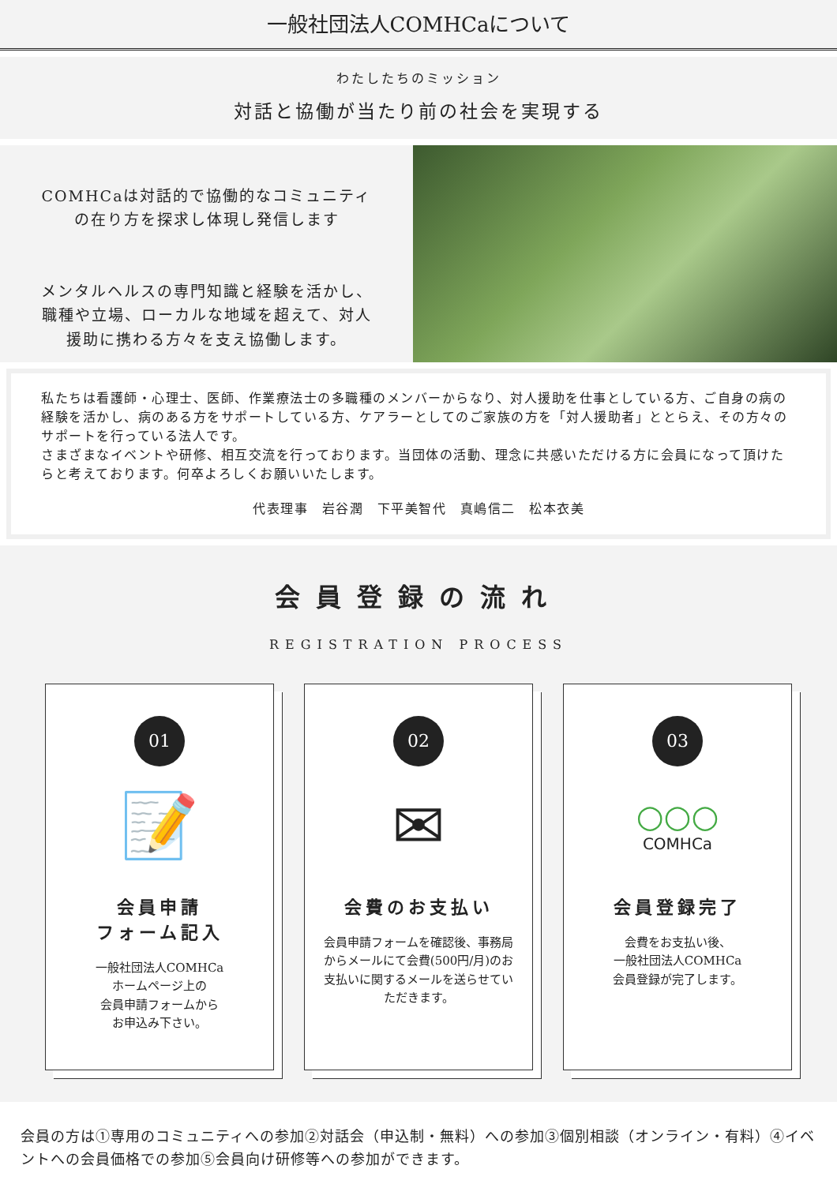一般社団法人COMHCaについて
わたしたちのミッション
対話と協働が当たり前の社会を実現する
COMHCaは対話的で協働的なコミュニティ
の在り方を探求し体現し発信します
メンタルヘルスの専門知識と経験を活かし、
職種や立場、ローカルな地域を超えて、対人
援助に携わる方々を支え協働します。
私たちは看護師・心理士、医師、作業療法士の多職種のメンバーからなり、対人援助を仕事としている方、ご自身の病の経験を活かし、病のある方をサポートしている方、ケアラーとしてのご家族の方を「対人援助者」ととらえ、その方々のサポートを行っている法人です。
さまざまなイベントや研修、相互交流を行っております。当団体の活動、理念に共感いただける方に会員になって頂けたらと考えております。何卒よろしくお願いいたします。
代表理事　岩谷潤　下平美智代　真嶋信二　松本衣美
会員登録の流れ
REGISTRATION PROCESS
01
📝
会員申請
フォーム記入
一般社団法人COMHCa
ホームページ上の
会員申請フォームから
お申込み下さい。
02
✉
会費のお支払い
会員申請フォームを確認後、事務局からメールにて会費(500円/月)のお支払いに関するメールを送らせていただきます。
03
○○○
COMHCa
会員登録完了
会費をお支払い後、
一般社団法人COMHCa
会員登録が完了します。
会員の方は①専用のコミュニティへの参加②対話会（申込制・無料）への参加③個別相談（オンライン・有料）④イベントへの会員価格での参加⑤会員向け研修等への参加ができます。